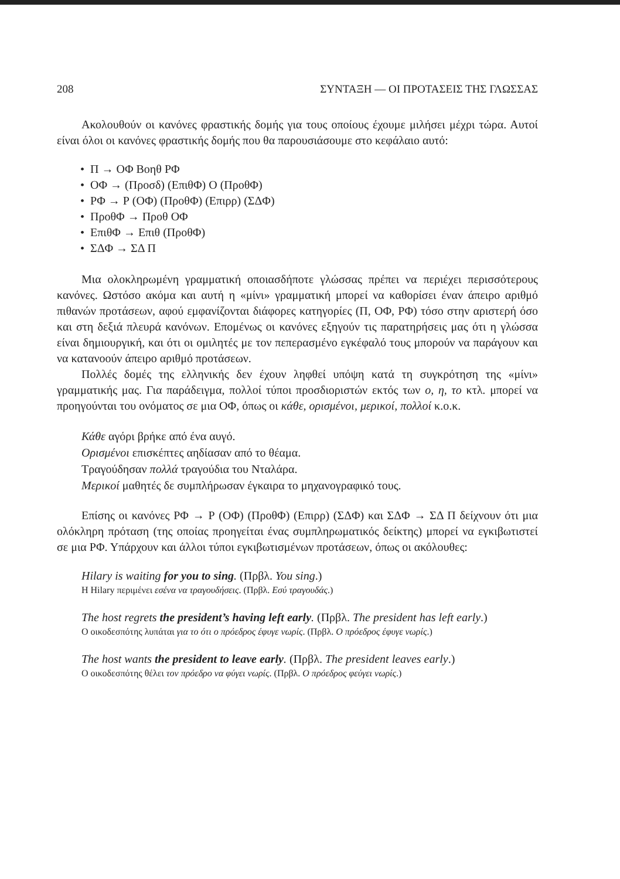208 ΣΥΝΤΑΞΗ — ΟΙ ΠΡΟΤΑΣΕΙΣ ΤΗΣ ΓΛΩΣΣΑΣ
Ακολουθούν οι κανόνες φραστικής δομής για τους οποίους έχουμε μιλήσει μέχρι τώρα. Αυτοί είναι όλοι οι κανόνες φραστικής δομής που θα παρουσιάσουμε στο κεφάλαιο αυτό:
• Π → ΟΦ Βοηθ ΡΦ
• ΟΦ → (Προσδ) (ΕπιθΦ) Ο (ΠροθΦ)
• ΡΦ → Ρ (ΟΦ) (ΠροθΦ) (Επιρρ) (ΣΔΦ)
• ΠροθΦ → Προθ ΟΦ
• ΕπιθΦ → Επιθ (ΠροθΦ)
• ΣΔΦ → ΣΔ Π
Μια ολοκληρωμένη γραμματική οποιασδήποτε γλώσσας πρέπει να περιέχει περισσότερους κανόνες. Ωστόσο ακόμα και αυτή η «μίνι» γραμματική μπορεί να καθορίσει έναν άπειρο αριθμό πιθανών προτάσεων, αφού εμφανίζονται διάφορες κατηγορίες (Π, ΟΦ, ΡΦ) τόσο στην αριστερή όσο και στη δεξιά πλευρά κανόνων. Επομένως οι κανόνες εξηγούν τις παρατηρήσεις μας ότι η γλώσσα είναι δημιουργική, και ότι οι ομιλητές με τον πεπερασμένο εγκέφαλό τους μπορούν να παράγουν και να κατανοούν άπειρο αριθμό προτάσεων.
Πολλές δομές της ελληνικής δεν έχουν ληφθεί υπόψη κατά τη συγκρότηση της «μίνι» γραμματικής μας. Για παράδειγμα, πολλοί τύποι προσδιοριστών εκτός των ο, η, το κτλ. μπορεί να προηγούνται του ονόματος σε μια ΟΦ, όπως οι κάθε, ορισμένοι, μερικοί, πολλοί κ.ο.κ.
Κάθε αγόρι βρήκε από ένα αυγό.
Ορισμένοι επισκέπτες αηδίασαν από το θέαμα.
Τραγούδησαν πολλά τραγούδια του Νταλάρα.
Μερικοί μαθητές δε συμπλήρωσαν έγκαιρα το μηχανογραφικό τους.
Επίσης οι κανόνες ΡΦ → Ρ (ΟΦ) (ΠροθΦ) (Επιρρ) (ΣΔΦ) και ΣΔΦ → ΣΔ Π δείχνουν ότι μια ολόκληρη πρόταση (της οποίας προηγείται ένας συμπληρωματικός δείκτης) μπορεί να εγκιβωτιστεί σε μια ΡΦ. Υπάρχουν και άλλοι τύποι εγκιβωτισμένων προτάσεων, όπως οι ακόλουθες:
Hilary is waiting for you to sing. (Πρβλ. You sing.)
Η Hilary περιμένει εσένα να τραγουδήσεις. (Πρβλ. Εσύ τραγουδάς.)
The host regrets the president’s having left early. (Πρβλ. The president has left early.)
Ο οικοδεσπότης λυπάται για το ότι ο πρόεδρος έφυγε νωρίς. (Πρβλ. Ο πρόεδρος έφυγε νωρίς.)
The host wants the president to leave early. (Πρβλ. The president leaves early.)
Ο οικοδεσπότης θέλει τον πρόεδρο να φύγει νωρίς. (Πρβλ. Ο πρόεδρος φεύγει νωρίς.)